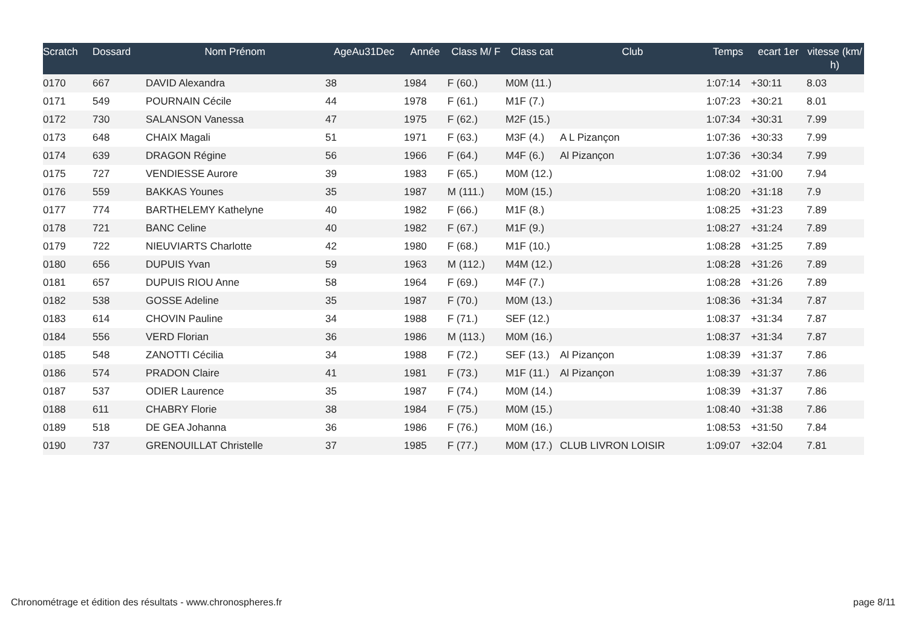| Scratch | Dossard | Nom Prénom | AgeAu31Dec | Année | Class M/ F | Class cat | Club | Temps | ecart 1er | vitesse (km/ h) |
| --- | --- | --- | --- | --- | --- | --- | --- | --- | --- | --- |
| 0170 | 667 | DAVID Alexandra | 38 | 1984 | F (60.) | M0M (11.) | | 1:07:14 | +30:11 | 8.03 |
| 0171 | 549 | POURNAIN Cécile | 44 | 1978 | F (61.) | M1F (7.) | | 1:07:23 | +30:21 | 8.01 |
| 0172 | 730 | SALANSON Vanessa | 47 | 1975 | F (62.) | M2F (15.) | | 1:07:34 | +30:31 | 7.99 |
| 0173 | 648 | CHAIX Magali | 51 | 1971 | F (63.) | M3F (4.) | A L Pizançon | 1:07:36 | +30:33 | 7.99 |
| 0174 | 639 | DRAGON Régine | 56 | 1966 | F (64.) | M4F (6.) | Al Pizançon | 1:07:36 | +30:34 | 7.99 |
| 0175 | 727 | VENDIESSE Aurore | 39 | 1983 | F (65.) | M0M (12.) | | 1:08:02 | +31:00 | 7.94 |
| 0176 | 559 | BAKKAS Younes | 35 | 1987 | M (111.) | M0M (15.) | | 1:08:20 | +31:18 | 7.9 |
| 0177 | 774 | BARTHELEMY Kathelyne | 40 | 1982 | F (66.) | M1F (8.) | | 1:08:25 | +31:23 | 7.89 |
| 0178 | 721 | BANC Celine | 40 | 1982 | F (67.) | M1F (9.) | | 1:08:27 | +31:24 | 7.89 |
| 0179 | 722 | NIEUVIARTS Charlotte | 42 | 1980 | F (68.) | M1F (10.) | | 1:08:28 | +31:25 | 7.89 |
| 0180 | 656 | DUPUIS Yvan | 59 | 1963 | M (112.) | M4M (12.) | | 1:08:28 | +31:26 | 7.89 |
| 0181 | 657 | DUPUIS RIOU Anne | 58 | 1964 | F (69.) | M4F (7.) | | 1:08:28 | +31:26 | 7.89 |
| 0182 | 538 | GOSSE Adeline | 35 | 1987 | F (70.) | M0M (13.) | | 1:08:36 | +31:34 | 7.87 |
| 0183 | 614 | CHOVIN Pauline | 34 | 1988 | F (71.) | SEF (12.) | | 1:08:37 | +31:34 | 7.87 |
| 0184 | 556 | VERD Florian | 36 | 1986 | M (113.) | M0M (16.) | | 1:08:37 | +31:34 | 7.87 |
| 0185 | 548 | ZANOTTI Cécilia | 34 | 1988 | F (72.) | SEF (13.) | Al Pizançon | 1:08:39 | +31:37 | 7.86 |
| 0186 | 574 | PRADON Claire | 41 | 1981 | F (73.) | M1F (11.) | Al Pizançon | 1:08:39 | +31:37 | 7.86 |
| 0187 | 537 | ODIER Laurence | 35 | 1987 | F (74.) | M0M (14.) | | 1:08:39 | +31:37 | 7.86 |
| 0188 | 611 | CHABRY Florie | 38 | 1984 | F (75.) | M0M (15.) | | 1:08:40 | +31:38 | 7.86 |
| 0189 | 518 | DE GEA Johanna | 36 | 1986 | F (76.) | M0M (16.) | | 1:08:53 | +31:50 | 7.84 |
| 0190 | 737 | GRENOUILLAT Christelle | 37 | 1985 | F (77.) | M0M (17.) | CLUB LIVRON LOISIR | 1:09:07 | +32:04 | 7.81 |
Chronométrage et édition des résultats - www.chronospheres.fr
page 8/11